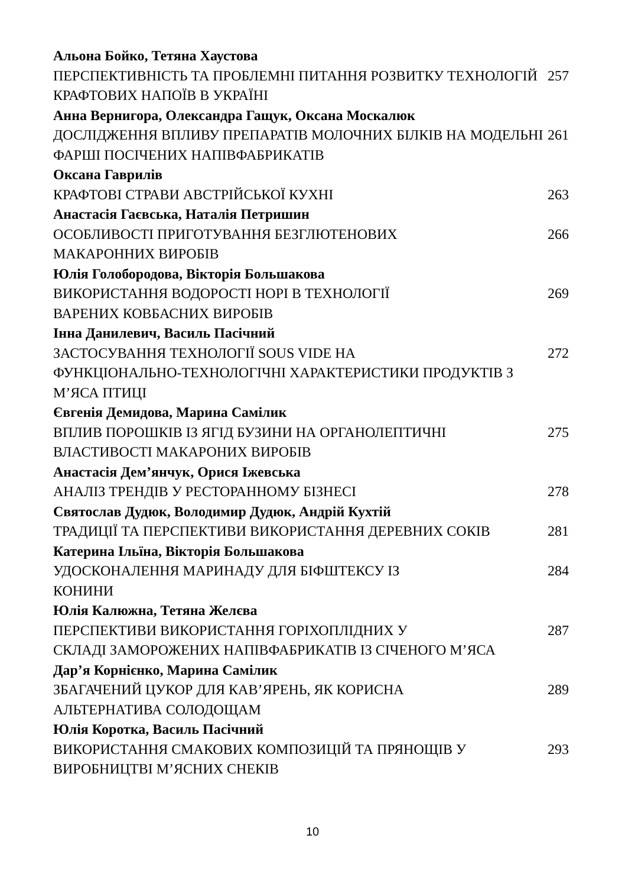Альона Бойко, Тетяна Хаустова
ПЕРСПЕКТИВНІСТЬ ТА ПРОБЛЕМНІ ПИТАННЯ РОЗВИТКУ ТЕХНОЛОГІЙ КРАФТОВИХ НАПОЇВ В УКРАЇНІ
257
Анна Вернигора, Олександра Гащук, Оксана Москалюк
ДОСЛІДЖЕННЯ ВПЛИВУ ПРЕПАРАТІВ МОЛОЧНИХ БІЛКІВ НА МОДЕЛЬНІ ФАРШІ ПОСІЧЕНИХ НАПІВФАБРИКАТІВ
261
Оксана Гаврилів
КРАФТОВІ СТРАВИ АВСТРІЙСЬКОЇ КУХНІ 263
Анастасія Гаєвська, Наталія Петришин
ОСОБЛИВОСТІ ПРИГОТУВАННЯ БЕЗГЛЮТЕНОВИХ
МАКАРОННИХ ВИРОБІВ
266
Юлія Голобородова, Вікторія Большакова
ВИКОРИСТАННЯ ВОДОРОСТІ НОРІ В ТЕХНОЛОГІЇ
ВАРЕНИХ КОВБАСНИХ ВИРОБІВ
269
Інна Данилевич, Василь Пасічний
ЗАСТОСУВАННЯ ТЕХНОЛОГІЇ SOUS VIDE НА
ФУНКЦІОНАЛЬНО-ТЕХНОЛОГІЧНІ ХАРАКТЕРИСТИКИ ПРОДУКТІВ З М’ЯСА ПТИЦІ
272
Євгенія Демидова, Марина Самілик
ВПЛИВ ПОРОШКІВ ІЗ ЯГІД БУЗИНИ НА ОРГАНОЛЕПТИЧНІ ВЛАСТИВОСТІ МАКАРОНИХ ВИРОБІВ
275
Анастасія Дем’янчук, Орися Іжевська
АНАЛІЗ ТРЕНДІВ У РЕСТОРАННОМУ БІЗНЕСІ 278
Святослав Дудюк, Володимир Дудюк, Андрій Кухтій
ТРАДИЦІЇ ТА ПЕРСПЕКТИВИ ВИКОРИСТАННЯ ДЕРЕВНИХ СОКІВ 281
Катерина Ільїна, Вікторія Большакова
УДОСКОНАЛЕННЯ МАРИНАДУ ДЛЯ БІФШТЕКСУ ІЗ
КОНИНИ
284
Юлія Калюжна, Тетяна Желєва
ПЕРСПЕКТИВИ ВИКОРИСТАННЯ ГОРІХОПЛІДНИХ У
СКЛАДІ ЗАМОРОЖЕНИХ НАПІВФАБРИКАТІВ ІЗ СІЧЕНОГО М’ЯСА
287
Дар’я Корнієнко, Марина Самілик
ЗБАГАЧЕНИЙ ЦУКОР ДЛЯ КАВ’ЯРЕНЬ, ЯК КОРИСНА
АЛЬТЕРНАТИВА СОЛОДОЩАМ
289
Юлія Коротка, Василь Пасічний
ВИКОРИСТАННЯ СМАКОВИХ КОМПОЗИЦІЙ ТА ПРЯНОЩІВ У ВИРОБНИЦТВІ М’ЯСНИХ СНЕКІВ
293
10